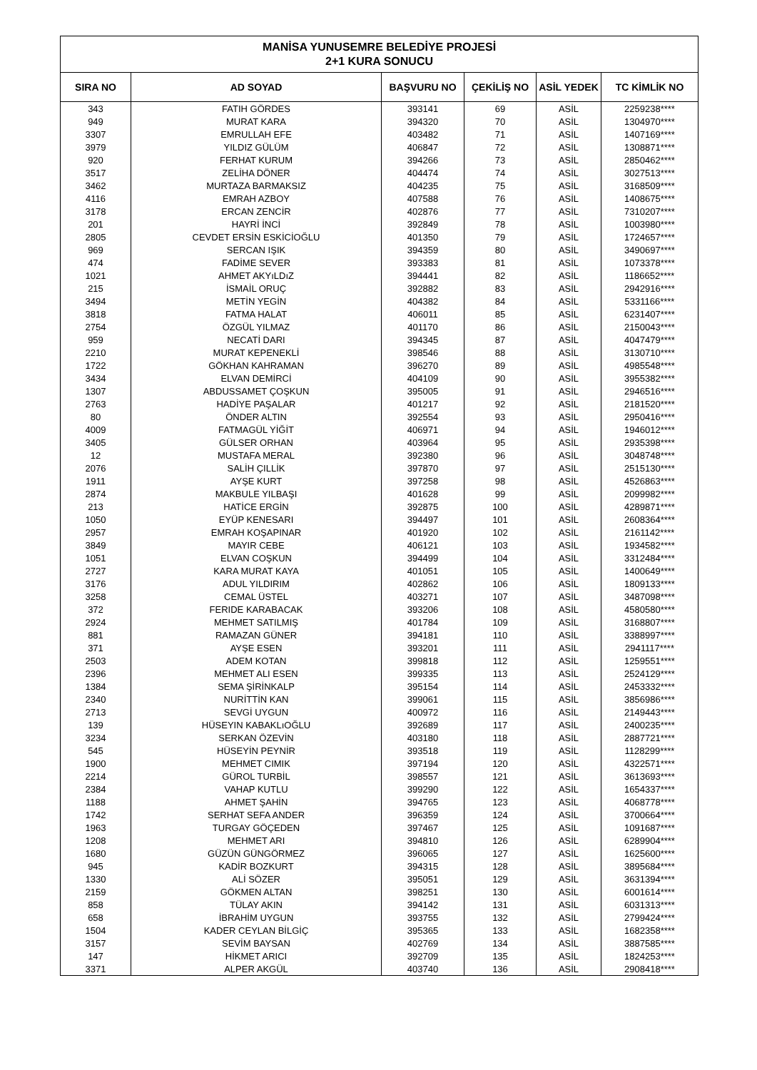| MANİSA YUNUSEMRE BELEDİYE PROJESİ 2+1 KURA SONUCU | | | | | |
| --- | --- | --- | --- | --- | --- |
| SIRA NO | AD SOYAD | BAŞVURU NO | ÇEKİLİŞ NO | ASİL YEDEK | TC KİMLİK NO |
| 343 | FATIH GÖRDES | 393141 | 69 | ASİL | 2259238**** |
| 949 | MURAT KARA | 394320 | 70 | ASİL | 1304970**** |
| 3307 | EMRULLAH EFE | 403482 | 71 | ASİL | 1407169**** |
| 3979 | YILDIZ GÜLÜM | 406847 | 72 | ASİL | 1308871**** |
| 920 | FERHAT KURUM | 394266 | 73 | ASİL | 2850462**** |
| 3517 | ZELİHA DÖNER | 404474 | 74 | ASİL | 3027513**** |
| 3462 | MURTAZA BARMAKSIZ | 404235 | 75 | ASİL | 3168509**** |
| 4116 | EMRAH AZBOY | 407588 | 76 | ASİL | 1408675**** |
| 3178 | ERCAN ZENCİR | 402876 | 77 | ASİL | 7310207**** |
| 201 | HAYRİ İNCİ | 392849 | 78 | ASİL | 1003980**** |
| 2805 | CEVDET ERSİN ESKİCİOĞLU | 401350 | 79 | ASİL | 1724657**** |
| 969 | SERCAN IŞIK | 394359 | 80 | ASİL | 3490697**** |
| 474 | FADİME SEVER | 393383 | 81 | ASİL | 1073378**** |
| 1021 | AHMET AKYıLDıZ | 394441 | 82 | ASİL | 1186652**** |
| 215 | İSMAİL ORUÇ | 392882 | 83 | ASİL | 2942916**** |
| 3494 | METİN YEGİN | 404382 | 84 | ASİL | 5331166**** |
| 3818 | FATMA HALAT | 406011 | 85 | ASİL | 6231407**** |
| 2754 | ÖZGÜL YILMAZ | 401170 | 86 | ASİL | 2150043**** |
| 959 | NECATİ DARI | 394345 | 87 | ASİL | 4047479**** |
| 2210 | MURAT KEPENEKLİ | 398546 | 88 | ASİL | 3130710**** |
| 1722 | GÖKHAN KAHRAMAN | 396270 | 89 | ASİL | 4985548**** |
| 3434 | ELVAN DEMİRCİ | 404109 | 90 | ASİL | 3955382**** |
| 1307 | ABDUSSAMET ÇOŞKUN | 395005 | 91 | ASİL | 2946516**** |
| 2763 | HADİYE PAŞALAR | 401217 | 92 | ASİL | 2181520**** |
| 80 | ÖNDER ALTIN | 392554 | 93 | ASİL | 2950416**** |
| 4009 | FATMAGÜL YİĞİT | 406971 | 94 | ASİL | 1946012**** |
| 3405 | GÜLSER ORHAN | 403964 | 95 | ASİL | 2935398**** |
| 12 | MUSTAFA MERAL | 392380 | 96 | ASİL | 3048748**** |
| 2076 | SALİH ÇILLİK | 397870 | 97 | ASİL | 2515130**** |
| 1911 | AYŞE KURT | 397258 | 98 | ASİL | 4526863**** |
| 2874 | MAKBULE YILBAŞI | 401628 | 99 | ASİL | 2099982**** |
| 213 | HATİCE ERGİN | 392875 | 100 | ASİL | 4289871**** |
| 1050 | EYÜP KENESARI | 394497 | 101 | ASİL | 2608364**** |
| 2957 | EMRAH KOŞAPINAR | 401920 | 102 | ASİL | 2161142**** |
| 3849 | MAYIR CEBE | 406121 | 103 | ASİL | 1934582**** |
| 1051 | ELVAN COŞKUN | 394499 | 104 | ASİL | 3312484**** |
| 2727 | KARA MURAT KAYA | 401051 | 105 | ASİL | 1400649**** |
| 3176 | ADUL YILDIRIM | 402862 | 106 | ASİL | 1809133**** |
| 3258 | CEMAL ÜSTEL | 403271 | 107 | ASİL | 3487098**** |
| 372 | FERIDE KARABACAK | 393206 | 108 | ASİL | 4580580**** |
| 2924 | MEHMET SATILMIŞ | 401784 | 109 | ASİL | 3168807**** |
| 881 | RAMAZAN GÜNER | 394181 | 110 | ASİL | 3388997**** |
| 371 | AYŞE ESEN | 393201 | 111 | ASİL | 2941117**** |
| 2503 | ADEM KOTAN | 399818 | 112 | ASİL | 1259551**** |
| 2396 | MEHMET ALI ESEN | 399335 | 113 | ASİL | 2524129**** |
| 1384 | SEMA ŞİRİNKALP | 395154 | 114 | ASİL | 2453332**** |
| 2340 | NURİTTİN KAN | 399061 | 115 | ASİL | 3856986**** |
| 2713 | SEVGİ UYGUN | 400972 | 116 | ASİL | 2149443**** |
| 139 | HÜSEYIN KABAKLıOĞLU | 392689 | 117 | ASİL | 2400235**** |
| 3234 | SERKAN ÖZEVİN | 403180 | 118 | ASİL | 2887721**** |
| 545 | HÜSEYİN PEYNİR | 393518 | 119 | ASİL | 1128299**** |
| 1900 | MEHMET CIMIK | 397194 | 120 | ASİL | 4322571**** |
| 2214 | GÜROL TURBİL | 398557 | 121 | ASİL | 3613693**** |
| 2384 | VAHAP KUTLU | 399290 | 122 | ASİL | 1654337**** |
| 1188 | AHMET ŞAHİN | 394765 | 123 | ASİL | 4068778**** |
| 1742 | SERHAT SEFA ANDER | 396359 | 124 | ASİL | 3700664**** |
| 1963 | TURGAY GÖÇEDEN | 397467 | 125 | ASİL | 1091687**** |
| 1208 | MEHMET ARI | 394810 | 126 | ASİL | 6289904**** |
| 1680 | GÜZÜN GÜNGÖRMEZ | 396065 | 127 | ASİL | 1625600**** |
| 945 | KADİR BOZKURT | 394315 | 128 | ASİL | 3895684**** |
| 1330 | ALİ SÖZER | 395051 | 129 | ASİL | 3631394**** |
| 2159 | GÖKMEN ALTAN | 398251 | 130 | ASİL | 6001614**** |
| 858 | TÜLAY AKIN | 394142 | 131 | ASİL | 6031313**** |
| 658 | İBRAHİM UYGUN | 393755 | 132 | ASİL | 2799424**** |
| 1504 | KADER CEYLAN BİLGİÇ | 395365 | 133 | ASİL | 1682358**** |
| 3157 | SEVİM BAYSAN | 402769 | 134 | ASİL | 3887585**** |
| 147 | HİKMET ARICI | 392709 | 135 | ASİL | 1824253**** |
| 3371 | ALPER AKGÜL | 403740 | 136 | ASİL | 2908418**** |